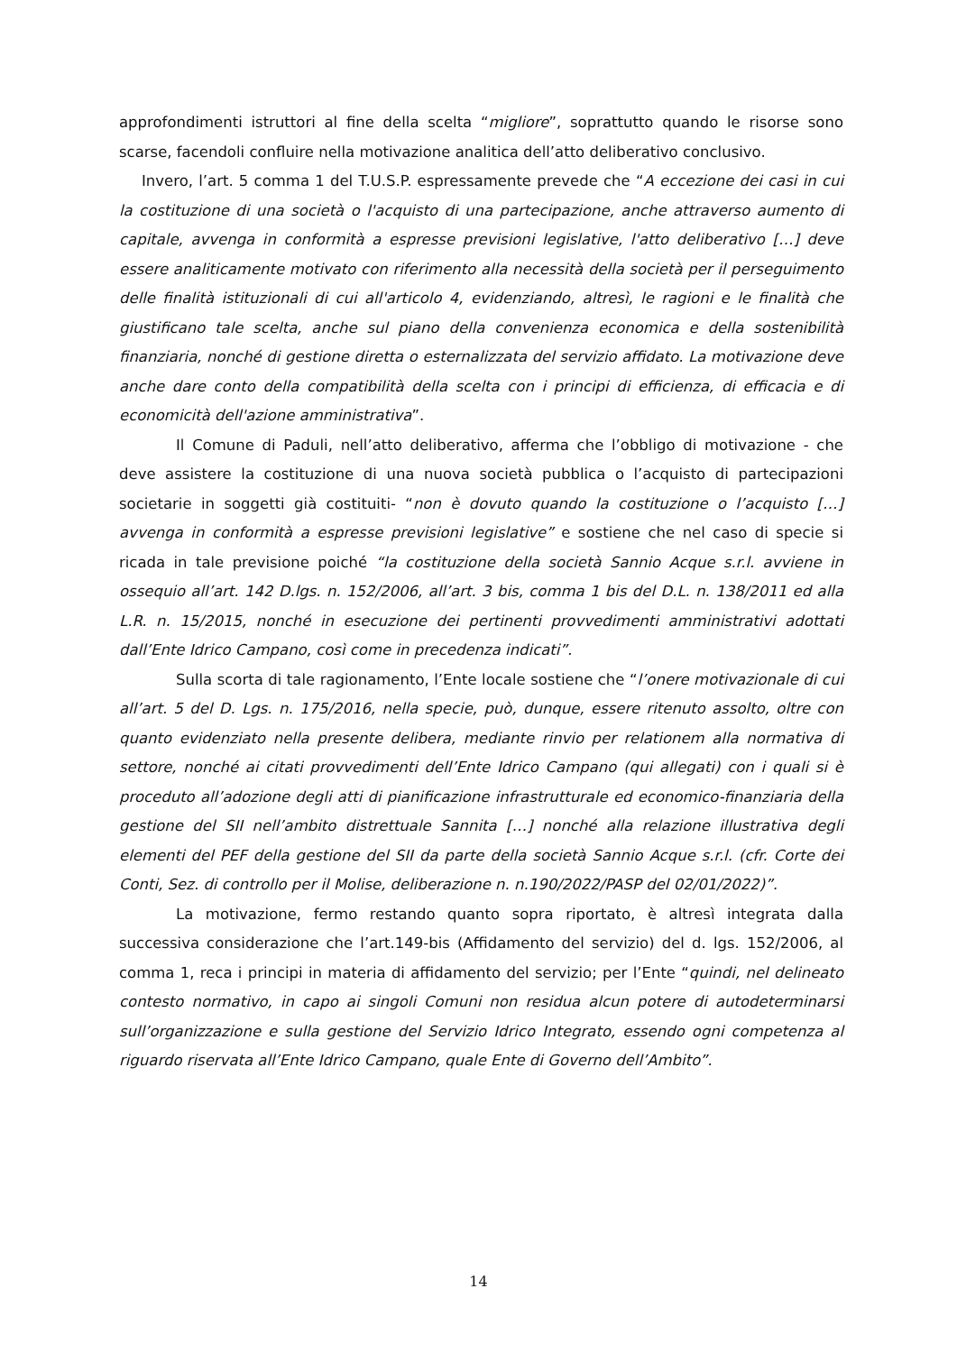approfondimenti istruttori al fine della scelta “migliore”, soprattutto quando le risorse sono scarse, facendoli confluire nella motivazione analitica dell’atto deliberativo conclusivo.
Invero, l’art. 5 comma 1 del T.U.S.P. espressamente prevede che “A eccezione dei casi in cui la costituzione di una società o l'acquisto di una partecipazione, anche attraverso aumento di capitale, avvenga in conformità a espresse previsioni legislative, l'atto deliberativo […] deve essere analiticamente motivato con riferimento alla necessità della società per il perseguimento delle finalità istituzionali di cui all'articolo 4, evidenziando, altresì, le ragioni e le finalità che giustificano tale scelta, anche sul piano della convenienza economica e della sostenibilità finanziaria, nonché di gestione diretta o esternalizzata del servizio affidato. La motivazione deve anche dare conto della compatibilità della scelta con i principi di efficienza, di efficacia e di economicità dell'azione amministrativa”.
Il Comune di Paduli, nell’atto deliberativo, afferma che l’obbligo di motivazione - che deve assistere la costituzione di una nuova società pubblica o l’acquisto di partecipazioni societarie in soggetti già costituiti- “non è dovuto quando la costituzione o l’acquisto […] avvenga in conformità a espresse previsioni legislative” e sostiene che nel caso di specie si ricada in tale previsione poiché “la costituzione della società Sannio Acque s.r.l. avviene in ossequio all’art. 142 D.lgs. n. 152/2006, all’art. 3 bis, comma 1 bis del D.L. n. 138/2011 ed alla L.R. n. 15/2015, nonché in esecuzione dei pertinenti provvedimenti amministrativi adottati dall’Ente Idrico Campano, così come in precedenza indicati”.
Sulla scorta di tale ragionamento, l’Ente locale sostiene che “l’onere motivazionale di cui all’art. 5 del D. Lgs. n. 175/2016, nella specie, può, dunque, essere ritenuto assolto, oltre con quanto evidenziato nella presente delibera, mediante rinvio per relationem alla normativa di settore, nonché ai citati provvedimenti dell’Ente Idrico Campano (qui allegati) con i quali si è proceduto all’adozione degli atti di pianificazione infrastrutturale ed economico-finanziaria della gestione del SII nell’ambito distrettuale Sannita […] nonché alla relazione illustrativa degli elementi del PEF della gestione del SII da parte della società Sannio Acque s.r.l. (cfr. Corte dei Conti, Sez. di controllo per il Molise, deliberazione n. n.190/2022/PASP del 02/01/2022)”.
La motivazione, fermo restando quanto sopra riportato, è altresì integrata dalla successiva considerazione che l’art.149-bis (Affidamento del servizio) del d. lgs. 152/2006, al comma 1, reca i principi in materia di affidamento del servizio; per l’Ente “quindi, nel delineato contesto normativo, in capo ai singoli Comuni non residua alcun potere di autodeterminarsi sull’organizzazione e sulla gestione del Servizio Idrico Integrato, essendo ogni competenza al riguardo riservata all’Ente Idrico Campano, quale Ente di Governo dell’Ambito”.
14